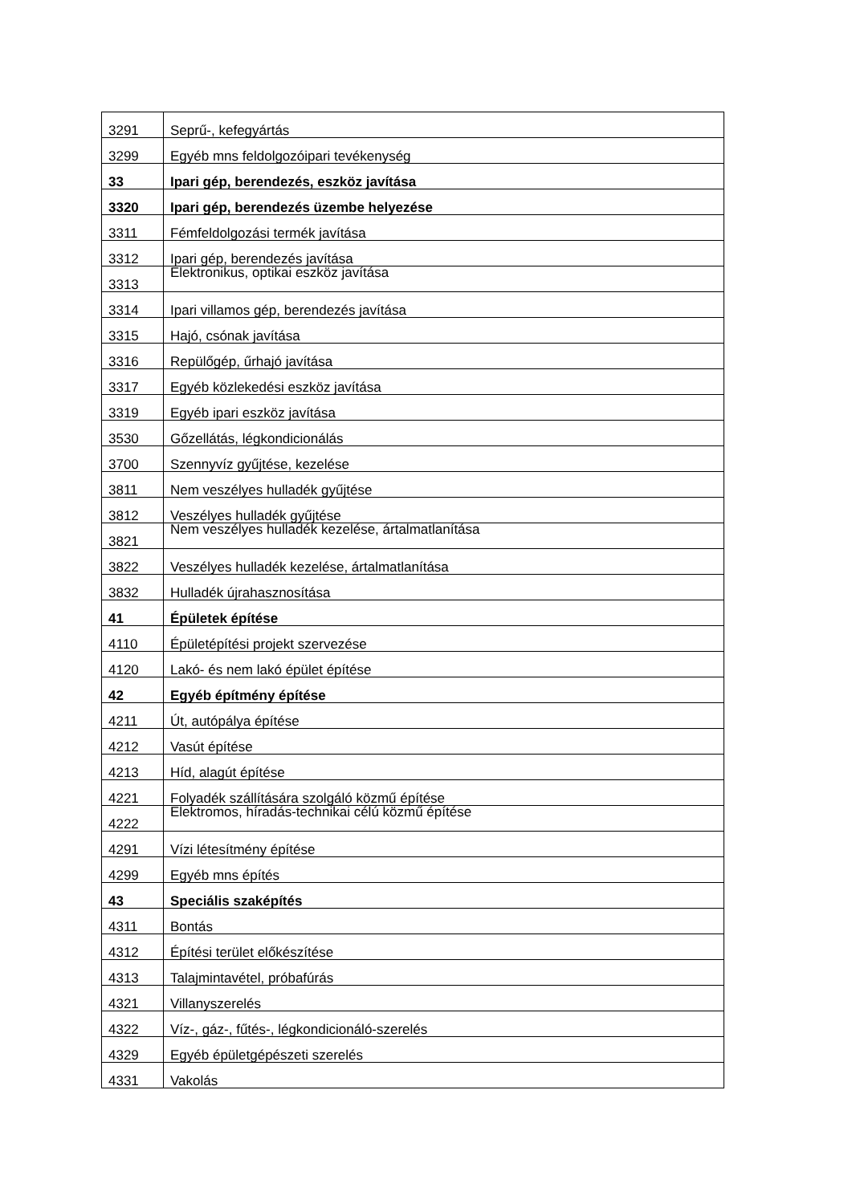| 3291 | Seprű-, kefegyártás |
| 3299 | Egyéb mns feldolgozóipari tevékenység |
| 33 | Ipari gép, berendezés, eszköz javítása |
| 3320 | Ipari gép, berendezés üzembe helyezése |
| 3311 | Fémfeldolgozási termék javítása |
| 3312 | Ipari gép, berendezés javítása |
| 3313 | Elektronikus, optikai eszköz javítása |
| 3314 | Ipari villamos gép, berendezés javítása |
| 3315 | Hajó, csónak javítása |
| 3316 | Repülőgép, űrhajó javítása |
| 3317 | Egyéb közlekedési eszköz javítása |
| 3319 | Egyéb ipari eszköz javítása |
| 3530 | Gőzellátás, légkondicionálás |
| 3700 | Szennyvíz gyűjtése, kezelése |
| 3811 | Nem veszélyes hulladék gyűjtése |
| 3812 | Veszélyes hulladék gyűjtése |
| 3821 | Nem veszélyes hulladék kezelése, ártalmatlanítása |
| 3822 | Veszélyes hulladék kezelése, ártalmatlanítása |
| 3832 | Hulladék újrahasznosítása |
| 41 | Épületek építése |
| 4110 | Épületépítési projekt szervezése |
| 4120 | Lakó- és nem lakó épület építése |
| 42 | Egyéb építmény építése |
| 4211 | Út, autópálya építése |
| 4212 | Vasút építése |
| 4213 | Híd, alagút építése |
| 4221 | Folyadék szállítására szolgáló közmű építése |
| 4222 | Elektromos, híradás-technikai célú közmű építése |
| 4291 | Vízi létesítmény építése |
| 4299 | Egyéb mns építés |
| 43 | Speciális szaképítés |
| 4311 | Bontás |
| 4312 | Építési terület előkészítése |
| 4313 | Talajmintavétel, próbafúrás |
| 4321 | Villanyszerelés |
| 4322 | Víz-, gáz-, fűtés-, légkondicionáló-szerelés |
| 4329 | Egyéb épületgépészeti szerelés |
| 4331 | Vakolás |